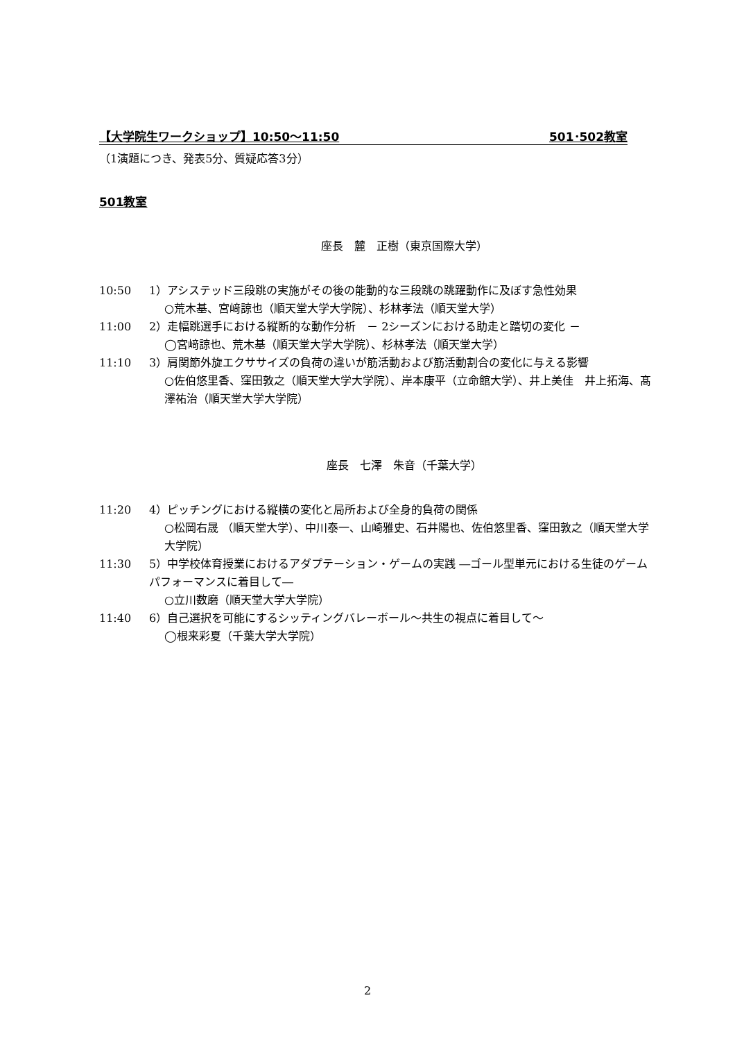【大学院生ワークショップ】10:50～11:50 501･502教室
（1演題につき、発表5分、質疑応答3分）
501教室
座長　麓　正樹（東京国際大学）
10:50 1）アシステッド三段跳の実施がその後の能動的な三段跳の跳躍動作に及ぼす急性効果
○荒木基、宮﨑諒也（順天堂大学大学院）、杉林孝法（順天堂大学）
11:00 2）走幅跳選手における縦断的な動作分析　－ 2シーズンにおける助走と踏切の変化 －
◯宮﨑諒也、荒木基（順天堂大学大学院）、杉林孝法（順天堂大学）
11:10 3）肩関節外旋エクササイズの負荷の違いが筋活動および筋活動割合の変化に与える影響
○佐伯悠里香、窪田敦之（順天堂大学大学院）、岸本康平（立命館大学）、井上美佳　井上拓海、髙澤祐治（順天堂大学大学院）
座長　七澤　朱音（千葉大学）
11:20 4）ピッチングにおける縦横の変化と局所および全身的負荷の関係
○松岡右晟 （順天堂大学）、中川泰一、山崎雅史、石井陽也、佐伯悠里香、窪田敦之（順天堂大学大学院）
11:30 5）中学校体育授業におけるアダプテーション・ゲームの実践 ―ゴール型単元における生徒のゲームパフォーマンスに着目して―
○立川数磨（順天堂大学大学院）
11:40 6）自己選択を可能にするシッティングバレーボール～共生の視点に着目して～
◯根来彩夏（千葉大学大学院）
2